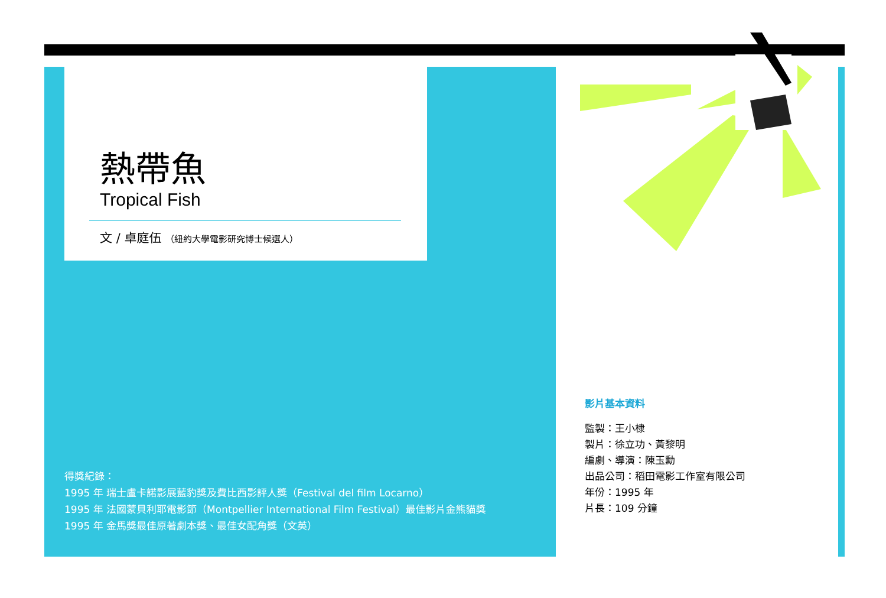熱帶魚
Tropical Fish
文 / 卓庭伍 （紐約大學電影研究博士候選人）
得獎紀錄：
1995 年 瑞士盧卡諾影展藍豹獎及費比西影評人獎（Festival del film Locarno）
1995 年 法國蒙貝利耶電影節（Montpellier International Film Festival）最佳影片金熊貓獎
1995 年 金馬獎最佳原著劇本獎、最佳女配角獎（文英）
影片基本資料
監製：王小棣
製片：徐立功、黃黎明
編劇、導演：陳玉勳
出品公司：稻田電影工作室有限公司
年份：1995 年
片長：109 分鐘